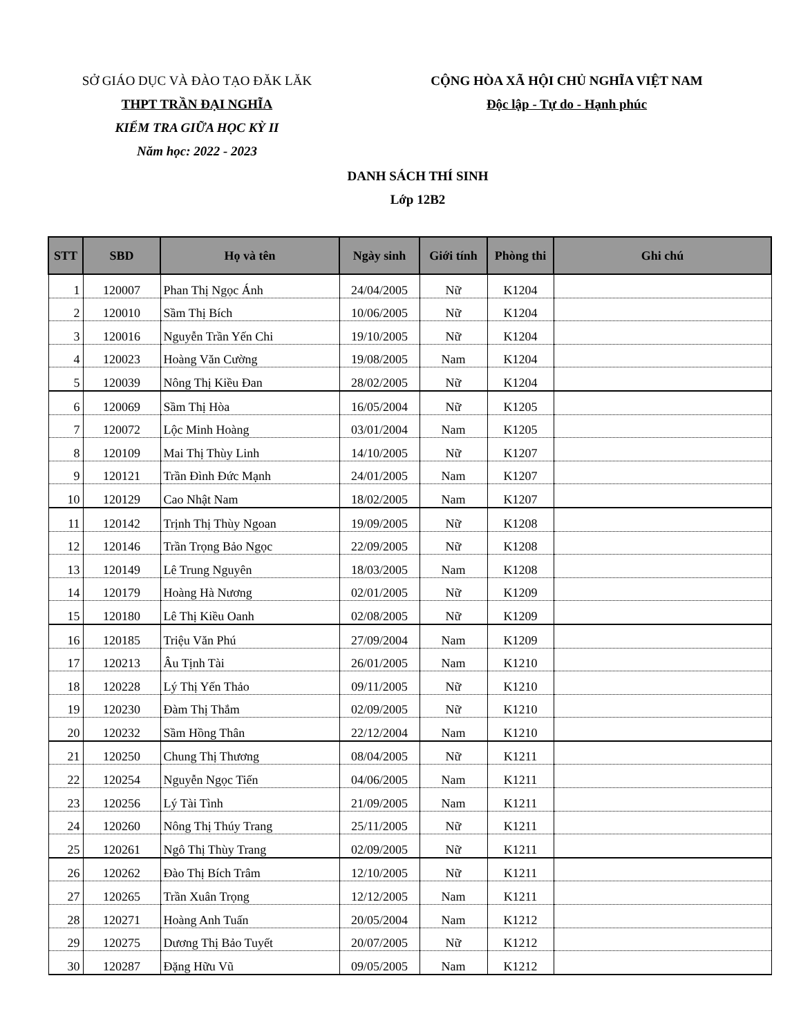SỞ GIÁO DỤC VÀ ĐÀO TẠO ĐĂK LĂK
THPT TRẦN ĐẠI NGHĨA
KIỂM TRA GIỮA HỌC KỲ II
Năm học: 2022 - 2023
CỘNG HÒA XÃ HỘI CHỦ NGHĨA VIỆT NAM
Độc lập - Tự do - Hạnh phúc
DANH SÁCH THÍ SINH
Lớp 12B2
| STT | SBD | Họ và tên | Ngày sinh | Giới tính | Phòng thi | Ghi chú |
| --- | --- | --- | --- | --- | --- | --- |
| 1 | 120007 | Phan Thị Ngọc Ánh | 24/04/2005 | Nữ | K1204 | |
| 2 | 120010 | Sầm Thị Bích | 10/06/2005 | Nữ | K1204 | |
| 3 | 120016 | Nguyễn Trần Yến Chi | 19/10/2005 | Nữ | K1204 | |
| 4 | 120023 | Hoàng Văn Cường | 19/08/2005 | Nam | K1204 | |
| 5 | 120039 | Nông Thị Kiều Đan | 28/02/2005 | Nữ | K1204 | |
| 6 | 120069 | Sầm Thị Hòa | 16/05/2004 | Nữ | K1205 | |
| 7 | 120072 | Lộc Minh Hoàng | 03/01/2004 | Nam | K1205 | |
| 8 | 120109 | Mai Thị Thùy Linh | 14/10/2005 | Nữ | K1207 | |
| 9 | 120121 | Trần Đình Đức Mạnh | 24/01/2005 | Nam | K1207 | |
| 10 | 120129 | Cao Nhật Nam | 18/02/2005 | Nam | K1207 | |
| 11 | 120142 | Trịnh Thị Thùy Ngoan | 19/09/2005 | Nữ | K1208 | |
| 12 | 120146 | Trần Trọng Bảo Ngọc | 22/09/2005 | Nữ | K1208 | |
| 13 | 120149 | Lê Trung Nguyên | 18/03/2005 | Nam | K1208 | |
| 14 | 120179 | Hoàng Hà Nương | 02/01/2005 | Nữ | K1209 | |
| 15 | 120180 | Lê Thị Kiều Oanh | 02/08/2005 | Nữ | K1209 | |
| 16 | 120185 | Triệu Văn Phú | 27/09/2004 | Nam | K1209 | |
| 17 | 120213 | Âu Tịnh Tài | 26/01/2005 | Nam | K1210 | |
| 18 | 120228 | Lý Thị Yến Thảo | 09/11/2005 | Nữ | K1210 | |
| 19 | 120230 | Đàm Thị Thắm | 02/09/2005 | Nữ | K1210 | |
| 20 | 120232 | Sầm Hồng Thân | 22/12/2004 | Nam | K1210 | |
| 21 | 120250 | Chung Thị Thương | 08/04/2005 | Nữ | K1211 | |
| 22 | 120254 | Nguyễn Ngọc Tiến | 04/06/2005 | Nam | K1211 | |
| 23 | 120256 | Lý Tài Tình | 21/09/2005 | Nam | K1211 | |
| 24 | 120260 | Nông Thị Thúy Trang | 25/11/2005 | Nữ | K1211 | |
| 25 | 120261 | Ngô Thị Thùy Trang | 02/09/2005 | Nữ | K1211 | |
| 26 | 120262 | Đào Thị Bích Trâm | 12/10/2005 | Nữ | K1211 | |
| 27 | 120265 | Trần Xuân Trọng | 12/12/2005 | Nam | K1211 | |
| 28 | 120271 | Hoàng Anh Tuấn | 20/05/2004 | Nam | K1212 | |
| 29 | 120275 | Dương Thị Bảo Tuyết | 20/07/2005 | Nữ | K1212 | |
| 30 | 120287 | Đặng Hữu Vũ | 09/05/2005 | Nam | K1212 | |